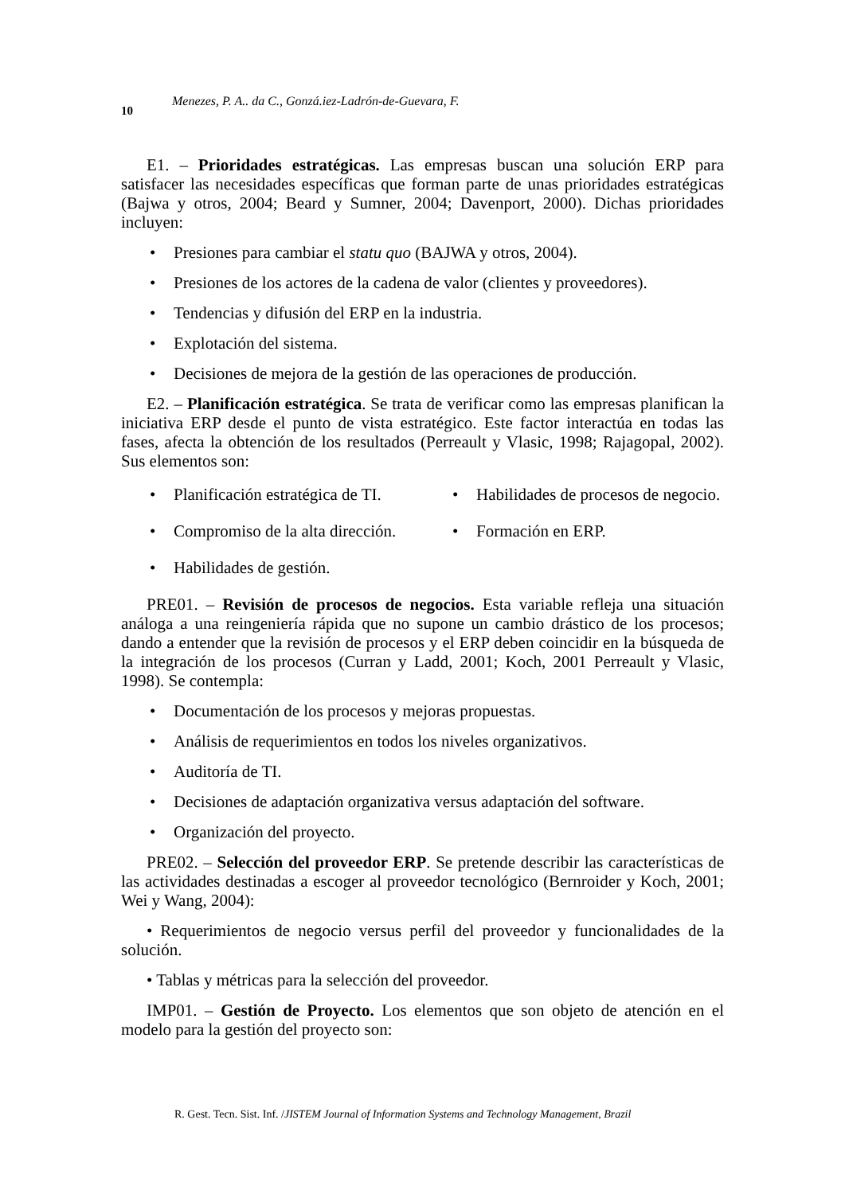10
Menezes, P. A.. da C., Gonzá.iez-Ladrón-de-Guevara, F.
E1. – Prioridades estratégicas. Las empresas buscan una solución ERP para satisfacer las necesidades específicas que forman parte de unas prioridades estratégicas (Bajwa y otros, 2004; Beard y Sumner, 2004; Davenport, 2000). Dichas prioridades incluyen:
Presiones para cambiar el statu quo (BAJWA y otros, 2004).
Presiones de los actores de la cadena de valor (clientes y proveedores).
Tendencias y difusión del ERP en la industria.
Explotación del sistema.
Decisiones de mejora de la gestión de las operaciones de producción.
E2. – Planificación estratégica. Se trata de verificar como las empresas planifican la iniciativa ERP desde el punto de vista estratégico. Este factor interactúa en todas las fases, afecta la obtención de los resultados (Perreault y Vlasic, 1998; Rajagopal, 2002). Sus elementos son:
• Planificación estratégica de TI.
• Habilidades de procesos de negocio.
• Compromiso de la alta dirección.
• Formación en ERP.
• Habilidades de gestión.
PRE01. – Revisión de procesos de negocios. Esta variable refleja una situación análoga a una reingeniería rápida que no supone un cambio drástico de los procesos; dando a entender que la revisión de procesos y el ERP deben coincidir en la búsqueda de la integración de los procesos (Curran y Ladd, 2001; Koch, 2001 Perreault y Vlasic, 1998). Se contempla:
Documentación de los procesos y mejoras propuestas.
Análisis de requerimientos en todos los niveles organizativos.
Auditoría de TI.
Decisiones de adaptación organizativa versus adaptación del software.
Organización del proyecto.
PRE02. – Selección del proveedor ERP. Se pretende describir las características de las actividades destinadas a escoger al proveedor tecnológico (Bernroider y Koch, 2001; Wei y Wang, 2004):
• Requerimientos de negocio versus perfil del proveedor y funcionalidades de la solución.
• Tablas y métricas para la selección del proveedor.
IMP01. – Gestión de Proyecto. Los elementos que son objeto de atención en el modelo para la gestión del proyecto son:
R. Gest. Tecn. Sist. Inf. /JISTEM Journal of Information Systems and Technology Management, Brazil